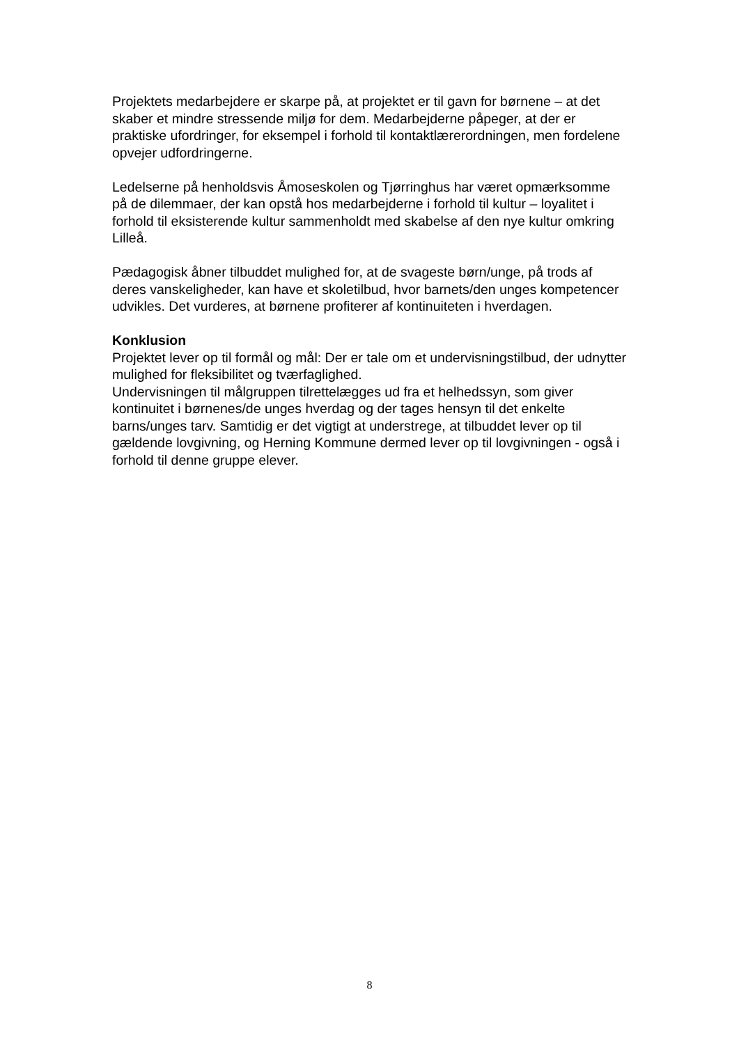Projektets medarbejdere er skarpe på, at projektet er til gavn for børnene – at det skaber et mindre stressende miljø for dem. Medarbejderne påpeger, at der er praktiske ufordringer, for eksempel i forhold til kontaktlærerordningen, men fordelene opvejer udfordringerne.
Ledelserne på henholdsvis Åmoseskolen og Tjørringhus har været opmærksomme på de dilemmaer, der kan opstå hos medarbejderne i forhold til kultur – loyalitet i forhold til eksisterende kultur sammenholdt med skabelse af den nye kultur omkring Lilleå.
Pædagogisk åbner tilbuddet mulighed for, at de svageste børn/unge, på trods af deres vanskeligheder, kan have et skoletilbud, hvor barnets/den unges kompetencer udvikles. Det vurderes, at børnene profiterer af kontinuiteten i hverdagen.
Konklusion
Projektet lever op til formål og mål: Der er tale om et undervisningstilbud, der udnytter mulighed for fleksibilitet og tværfaglighed.
Undervisningen til målgruppen tilrettelægges ud fra et helhedssyn, som giver kontinuitet i børnenes/de unges hverdag og der tages hensyn til det enkelte barns/unges tarv. Samtidig er det vigtigt at understrege, at tilbuddet lever op til gældende lovgivning, og Herning Kommune dermed lever op til lovgivningen - også i forhold til denne gruppe elever.
8